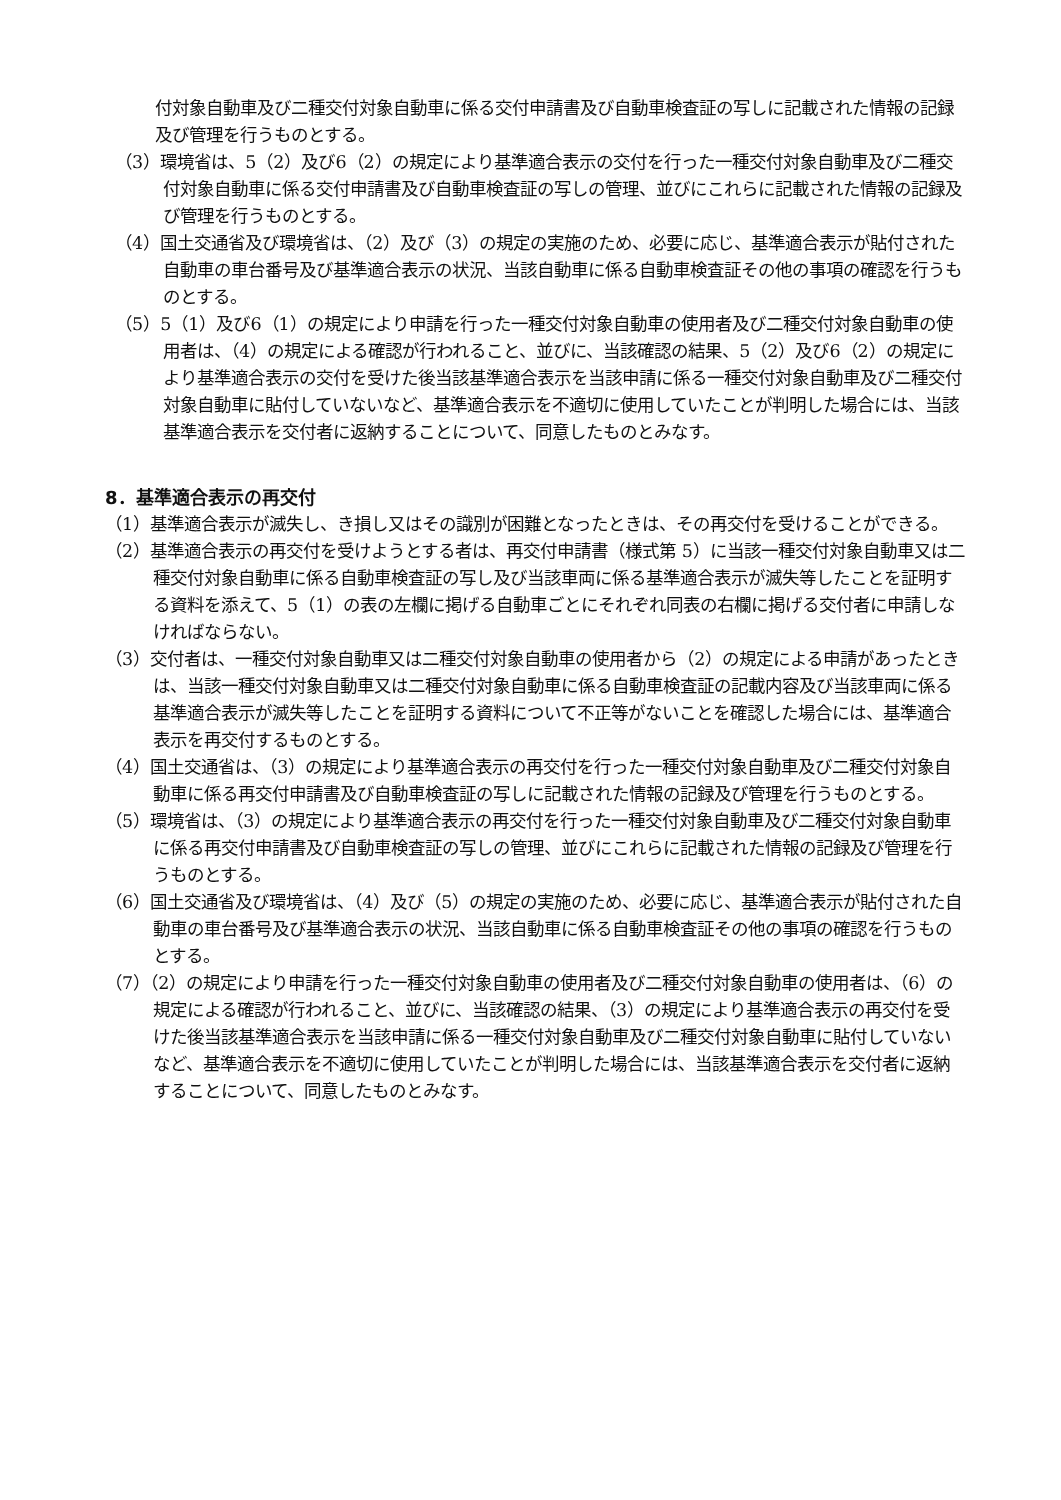付対象自動車及び二種交付対象自動車に係る交付申請書及び自動車検査証の写しに記載された情報の記録及び管理を行うものとする。
（3）環境省は、5（2）及び6（2）の規定により基準適合表示の交付を行った一種交付対象自動車及び二種交付対象自動車に係る交付申請書及び自動車検査証の写しの管理、並びにこれらに記載された情報の記録及び管理を行うものとする。
（4）国土交通省及び環境省は、（2）及び（3）の規定の実施のため、必要に応じ、基準適合表示が貼付された自動車の車台番号及び基準適合表示の状況、当該自動車に係る自動車検査証その他の事項の確認を行うものとする。
（5）5（1）及び6（1）の規定により申請を行った一種交付対象自動車の使用者及び二種交付対象自動車の使用者は、（4）の規定による確認が行われること、並びに、当該確認の結果、5（2）及び6（2）の規定により基準適合表示の交付を受けた後当該基準適合表示を当該申請に係る一種交付対象自動車及び二種交付対象自動車に貼付していないなど、基準適合表示を不適切に使用していたことが判明した場合には、当該基準適合表示を交付者に返納することについて、同意したものとみなす。
8．基準適合表示の再交付
（1）基準適合表示が滅失し、き損し又はその識別が困難となったときは、その再交付を受けることができる。
（2）基準適合表示の再交付を受けようとする者は、再交付申請書（様式第 5）に当該一種交付対象自動車又は二種交付対象自動車に係る自動車検査証の写し及び当該車両に係る基準適合表示が滅失等したことを証明する資料を添えて、5（1）の表の左欄に掲げる自動車ごとにそれぞれ同表の右欄に掲げる交付者に申請しなければならない。
（3）交付者は、一種交付対象自動車又は二種交付対象自動車の使用者から（2）の規定による申請があったときは、当該一種交付対象自動車又は二種交付対象自動車に係る自動車検査証の記載内容及び当該車両に係る基準適合表示が滅失等したことを証明する資料について不正等がないことを確認した場合には、基準適合表示を再交付するものとする。
（4）国土交通省は、（3）の規定により基準適合表示の再交付を行った一種交付対象自動車及び二種交付対象自動車に係る再交付申請書及び自動車検査証の写しに記載された情報の記録及び管理を行うものとする。
（5）環境省は、（3）の規定により基準適合表示の再交付を行った一種交付対象自動車及び二種交付対象自動車に係る再交付申請書及び自動車検査証の写しの管理、並びにこれらに記載された情報の記録及び管理を行うものとする。
（6）国土交通省及び環境省は、（4）及び（5）の規定の実施のため、必要に応じ、基準適合表示が貼付された自動車の車台番号及び基準適合表示の状況、当該自動車に係る自動車検査証その他の事項の確認を行うものとする。
（7）（2）の規定により申請を行った一種交付対象自動車の使用者及び二種交付対象自動車の使用者は、（6）の規定による確認が行われること、並びに、当該確認の結果、（3）の規定により基準適合表示の再交付を受けた後当該基準適合表示を当該申請に係る一種交付対象自動車及び二種交付対象自動車に貼付していないなど、基準適合表示を不適切に使用していたことが判明した場合には、当該基準適合表示を交付者に返納することについて、同意したものとみなす。